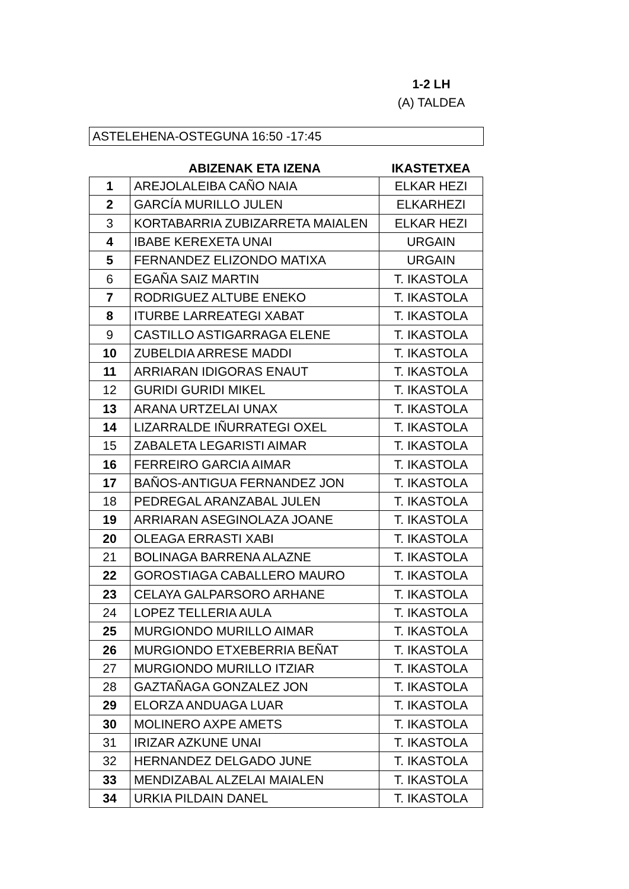1-2 LH
(A) TALDEA
ASTELEHENA-OSTEGUNA 16:50 -17:45
| | ABIZENAK ETA IZENA | IKASTETXEA |
| --- | --- | --- |
| 1 | AREJOLALEIBA CAÑO NAIA | ELKAR HEZI |
| 2 | GARCÍA MURILLO JULEN | ELKARHEZI |
| 3 | KORTABARRIA ZUBIZARRETA MAIALEN | ELKAR HEZI |
| 4 | IBABE KEREXETA UNAI | URGAIN |
| 5 | FERNANDEZ ELIZONDO MATIXA | URGAIN |
| 6 | EGAÑA SAIZ MARTIN | T. IKASTOLA |
| 7 | RODRIGUEZ ALTUBE ENEKO | T. IKASTOLA |
| 8 | ITURBE LARREATEGI XABAT | T. IKASTOLA |
| 9 | CASTILLO ASTIGARRAGA ELENE | T. IKASTOLA |
| 10 | ZUBELDIA ARRESE MADDI | T. IKASTOLA |
| 11 | ARRIARAN IDIGORAS ENAUT | T. IKASTOLA |
| 12 | GURIDI GURIDI MIKEL | T. IKASTOLA |
| 13 | ARANA URTZELAI UNAX | T. IKASTOLA |
| 14 | LIZARRALDE IÑURRATEGI OXEL | T. IKASTOLA |
| 15 | ZABALETA LEGARISTI AIMAR | T. IKASTOLA |
| 16 | FERREIRO GARCIA AIMAR | T. IKASTOLA |
| 17 | BAÑOS-ANTIGUA FERNANDEZ JON | T. IKASTOLA |
| 18 | PEDREGAL ARANZABAL JULEN | T. IKASTOLA |
| 19 | ARRIARAN ASEGINOLAZA JOANE | T. IKASTOLA |
| 20 | OLEAGA ERRASTI XABI | T. IKASTOLA |
| 21 | BOLINAGA BARRENA ALAZNE | T. IKASTOLA |
| 22 | GOROSTIAGA CABALLERO MAURO | T. IKASTOLA |
| 23 | CELAYA GALPARSORO ARHANE | T. IKASTOLA |
| 24 | LOPEZ TELLERIA AULA | T. IKASTOLA |
| 25 | MURGIONDO MURILLO AIMAR | T. IKASTOLA |
| 26 | MURGIONDO ETXEBERRIA BEÑAT | T. IKASTOLA |
| 27 | MURGIONDO MURILLO ITZIAR | T. IKASTOLA |
| 28 | GAZTAÑAGA GONZALEZ JON | T. IKASTOLA |
| 29 | ELORZA ANDUAGA LUAR | T. IKASTOLA |
| 30 | MOLINERO AXPE AMETS | T. IKASTOLA |
| 31 | IRIZAR AZKUNE UNAI | T. IKASTOLA |
| 32 | HERNANDEZ DELGADO JUNE | T. IKASTOLA |
| 33 | MENDIZABAL ALZELAI MAIALEN | T. IKASTOLA |
| 34 | URKIA PILDAIN DANEL | T. IKASTOLA |